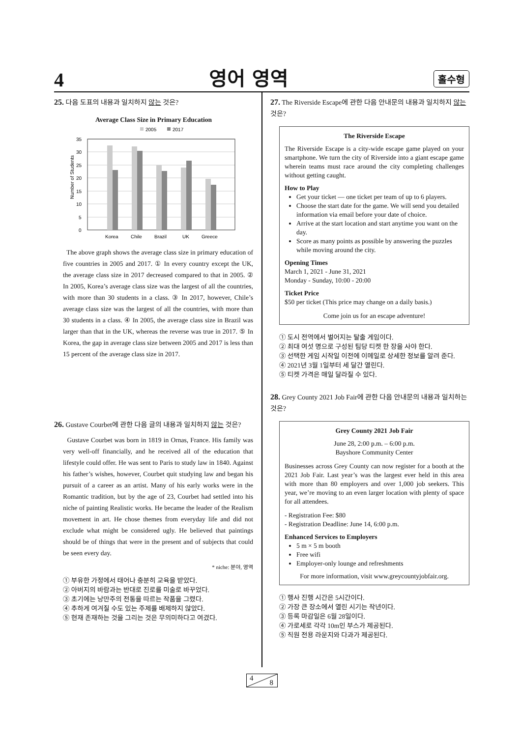4 영어 영역 홀수형
25. 다음 도표의 내용과 일치하지 않는 것은?
Average Class Size in Primary Education
2005
2017
Number of Students
35
30
25
20
15
10
5
0
Korea
Chile
Brazil
UK
Greece
The above graph shows the average class size in primary education of five countries in 2005 and 2017. ① In every country except the UK, the average class size in 2017 decreased compared to that in 2005. ② In 2005, Korea’s average class size was the largest of all the countries, with more than 30 students in a class. ③ In 2017, however, Chile’s average class size was the largest of all the countries, with more than 30 students in a class. ④ In 2005, the average class size in Brazil was larger than that in the UK, whereas the reverse was true in 2017. ⑤ In Korea, the gap in average class size between 2005 and 2017 is less than 15 percent of the average class size in 2017.
26. Gustave Courbet에 관한 다음 글의 내용과 일치하지 않는 것은?
Gustave Courbet was born in 1819 in Ornas, France. His family was very well-off financially, and he received all of the education that lifestyle could offer. He was sent to Paris to study law in 1840. Against his father’s wishes, however, Courbet quit studying law and began his pursuit of a career as an artist. Many of his early works were in the Romantic tradition, but by the age of 23, Courbet had settled into his niche of painting Realistic works. He became the leader of the Realism movement in art. He chose themes from everyday life and did not exclude what might be considered ugly. He believed that paintings should be of things that were in the present and of subjects that could be seen every day.
* niche: 분야, 영역
① 부유한 가정에서 태어나 충분히 교육을 받았다.
② 아버지의 바람과는 반대로 진로를 미술로 바꾸었다.
③ 초기에는 낭만주의 전통을 따르는 작품을 그렸다.
④ 추하게 여겨질 수도 있는 주제를 배제하지 않았다.
⑤ 현재 존재하는 것을 그리는 것은 무의미하다고 여겼다.
27. The Riverside Escape에 관한 다음 안내문의 내용과 일치하지 않는 것은?
The Riverside Escape
The Riverside Escape is a city-wide escape game played on your smartphone. We turn the city of Riverside into a giant escape game wherein teams must race around the city completing challenges without getting caught.
How to Play
Get your ticket — one ticket per team of up to 6 players.
Choose the start date for the game. We will send you detailed information via email before your date of choice.
Arrive at the start location and start anytime you want on the day.
Score as many points as possible by answering the puzzles while moving around the city.
Opening Times
March 1, 2021 - June 31, 2021
Monday - Sunday, 10:00 - 20:00
Ticket Price
$50 per ticket (This price may change on a daily basis.)
Come join us for an escape adventure!
① 도시 전역에서 벌어지는 탈출 게임이다.
② 최대 여섯 명으로 구성된 팀당 티켓 한 장을 사야 한다.
③ 선택한 게임 시작일 이전에 이메일로 상세한 정보를 알려 준다.
④ 2021년 3월 1일부터 세 달간 열린다.
⑤ 티켓 가격은 매일 달라질 수 있다.
28. Grey County 2021 Job Fair에 관한 다음 안내문의 내용과 일치하는 것은?
Grey County 2021 Job Fair
June 28, 2:00 p.m. – 6:00 p.m.
Bayshore Community Center
Businesses across Grey County can now register for a booth at the 2021 Job Fair. Last year’s was the largest ever held in this area with more than 80 employers and over 1,000 job seekers. This year, we’re moving to an even larger location with plenty of space for all attendees.
- Registration Fee: $80
- Registration Deadline: June 14, 6:00 p.m.
Enhanced Services to Employers
5 m × 5 m booth
Free wifi
Employer-only lounge and refreshments
For more information, visit www.greycountyjobfair.org.
① 행사 진행 시간은 5시간이다.
② 가장 큰 장소에서 열린 시기는 작년이다.
③ 등록 마감일은 6월 28일이다.
④ 가로세로 각각 10m인 부스가 제공된다.
⑤ 직원 전용 라운지와 다과가 제공된다.
4 8